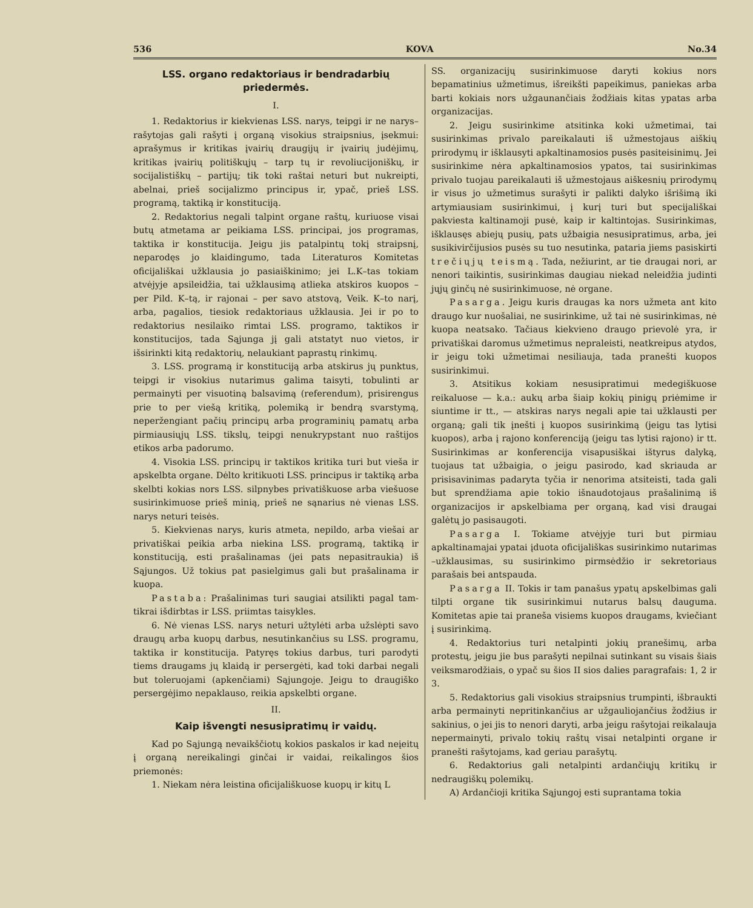536 KOVA No.34
LSS. organo redaktoriaus ir bendradarbių priedermės.
I.
1. Redaktorius ir kiekvienas LSS. narys, teipgi ir ne narys–rašytojas gali rašyti į organą visokius straipsnius, įsekmui: aprašymus ir kritikas įvairių draugijų ir įvairių judėjimų, kritikas įvairių politiškųjų – tarp tų ir revoliucijoniškų, ir socijalistiškų – partijų; tik toki raštai neturi but nukreipti, abelnai, prieš socijalizmo principus ir, ypač, prieš LSS. programą, taktiką ir konstituciją.
2. Redaktorius negali talpint organe raštų, kuriuose visai butų atmetama ar peikiama LSS. principai, jos programas, taktika ir konstitucija. Jeigu jis patalpintų tokį straipsnį, neparodęs jo klaidingumo, tada Literaturos Komitetas oficijališkai užklausia jo pasiaiškinimo; jei L.K–tas tokiam atvėjyje apsileidžia, tai užklausimą atlieka atskiros kuopos – per Pild. K–tą, ir rajonai – per savo atstovą, Veik. K–to narį, arba, pagalios, tiesiok redaktoriaus užklausia. Jei ir po to redaktorius nesilaiko rimtai LSS. programo, taktikos ir konstitucijos, tada Sąjunga jį gali atstatyt nuo vietos, ir išsirinkti kitą redaktorių, nelaukiant paprastų rinkimų.
3. LSS. programą ir konstituciją arba atskirus jų punktus, teipgi ir visokius nutarimus galima taisyti, tobulinti ar permainyti per visuotiną balsavimą (referendum), prisirengus prie to per viešą kritiką, polemiką ir bendrą svarstymą, neperžengiant pačių principų arba programinių pamatų arba pirmiausiųjų LSS. tikslų, teipgi nenukrypstant nuo raštijos etikos arba padorumo.
4. Visokia LSS. principų ir taktikos kritika turi but vieša ir apskelbta organe. Dėlto kritikuoti LSS. principus ir taktiką arba skelbti kokias nors LSS. silpnybes privatiškuose arba viešuose susirinkimuose prieš minią, prieš ne sąnarius nė vienas LSS. narys neturi teisės.
5. Kiekvienas narys, kuris atmeta, nepildo, arba viešai ar privatiškai peikia arba niekina LSS. programą, taktiką ir konstituciją, esti prašalinamas (jei pats nepasitraukia) iš Sąjungos. Už tokius pat pasielgimus gali but prašalinama ir kuopa.
Pastaba: Prašalinimas turi saugiai atsilikti pagal tam-tikrai išdirbtas ir LSS. priimtas taisykles.
6. Nė vienas LSS. narys neturi užtylėti arba užslėpti savo draugų arba kuopų darbus, nesutinkančius su LSS. programu, taktika ir konstitucija. Patyręs tokius darbus, turi parodyti tiems draugams jų klaidą ir persergėti, kad toki darbai negali but toleruojami (apkenčiami) Sąjungoje. Jeigu to draugiško persergėjimo nepaklauso, reikia apskelbti organe.
II.
Kaip išvengti nesusipratimų ir vaidų.
Kad po Sąjungą nevaikščiotų kokios paskalos ir kad neįeitų į organą nereikalingi ginčai ir vaidai, reikalingos šios priemonės:
1. Niekam nėra leistina oficijališkuose kuopų ir kitų L
SS. organizacijų susirinkimuose daryti kokius nors bepamatinius užmetimus, išreikšti papeikimus, paniekas arba barti kokiais nors užgaunančiais žodžiais kitas ypatas arba organizacijas.
2. Jeigu susirinkime atsitinka koki užmetimai, tai susirinkimas privalo pareikalauti iš užmestojaus aiškių prirodymų ir išklausyti apkaltinamosios pusės pasiteisinimų. Jei susirinkime nėra apkaltinamosios ypatos, tai susirinkimas privalo tuojau pareikalauti iš užmestojaus aiškesnių prirodymų ir visus jo užmetimus surašyti ir palikti dalyko išrišimą iki artymiausiam susirinkimui, į kurį turi but specijališkai pakviesta kaltinamoji pusė, kaip ir kaltintojas. Susirinkimas, išklausęs abiejų pusių, pats užbaigia nesusipratimus, arba, jei susikivirčijusios pusės su tuo nesutinka, pataria jiems pasiskirti trečiųjų teismą. Tada, nežiurint, ar tie draugai nori, ar nenori taikintis, susirinkimas daugiau niekad neleidžia judinti jųjų ginčų nė susirinkimuose, nė organe.
Pasarga. Jeigu kuris draugas ka nors užmeta ant kito draugo kur nuošaliai, ne susirinkime, už tai nė susirinkimas, nė kuopa neatsako. Tačiaus kiekvieno draugo prievolė yra, ir privatiškai daromus užmetimus nepraleisti, neatkreipus atydos, ir jeigu toki užmetimai nesiliauja, tada pranešti kuopos susirinkimui.
3. Atsitikus kokiam nesusipratimui medegiškuose reikaluose — k.a.: aukų arba šiaip kokių pinigų priėmime ir siuntime ir tt., — atskiras narys negali apie tai užklausti per organą; gali tik įnešti į kuopos susirinkimą (jeigu tas lytisi kuopos), arba į rajono konferenciją (jeigu tas lytisi rajono) ir tt. Susirinkimas ar konferencija visapusiškai ištyrus dalyką, tuojaus tat užbaigia, o jeigu pasirodo, kad skriauda ar prisisavinimas padaryta tyčia ir nenorima atsiteisti, tada gali but sprendžiama apie tokio išnaudotojaus prašalinimą iš organizacijos ir apskelbiama per organą, kad visi draugai galėtų jo pasisaugoti.
Pasarga I. Tokiame atvėjyje turi but pirmiau apkaltinamajai ypatai įduota oficijališkas susirinkimo nutarimas –užklausimas, su susirinkimo pirmsėdžio ir sekretoriaus parašais bei antspauda.
Pasarga II. Tokis ir tam panašus ypatų apskelbimas gali tilpti organe tik susirinkimui nutarus balsų dauguma. Komitetas apie tai praneša visiems kuopos draugams, kviečiant į susirinkimą.
4. Redaktorius turi netalpinti jokių pranešimų, arba protestų, jeigu jie bus parašyti nepilnai sutinkant su visais šiais veiksmarodžiais, o ypač su šios II sios dalies paragrafais: 1, 2 ir 3.
5. Redaktorius gali visokius straipsnius trumpinti, išbraukti arba permainyti nepritinkančius ar užgauliojančius žodžius ir sakinius, o jei jis to nenori daryti, arba jeigu rašytojai reikalauja nepermainyti, privalo tokių raštų visai netalpinti organe ir pranešti rašytojams, kad geriau parašytų.
6. Redaktorius gali netalpinti ardančiųjų kritikų ir nedraugiškų polemikų.
A) Ardančioji kritika Sąjungoj esti suprantama tokia